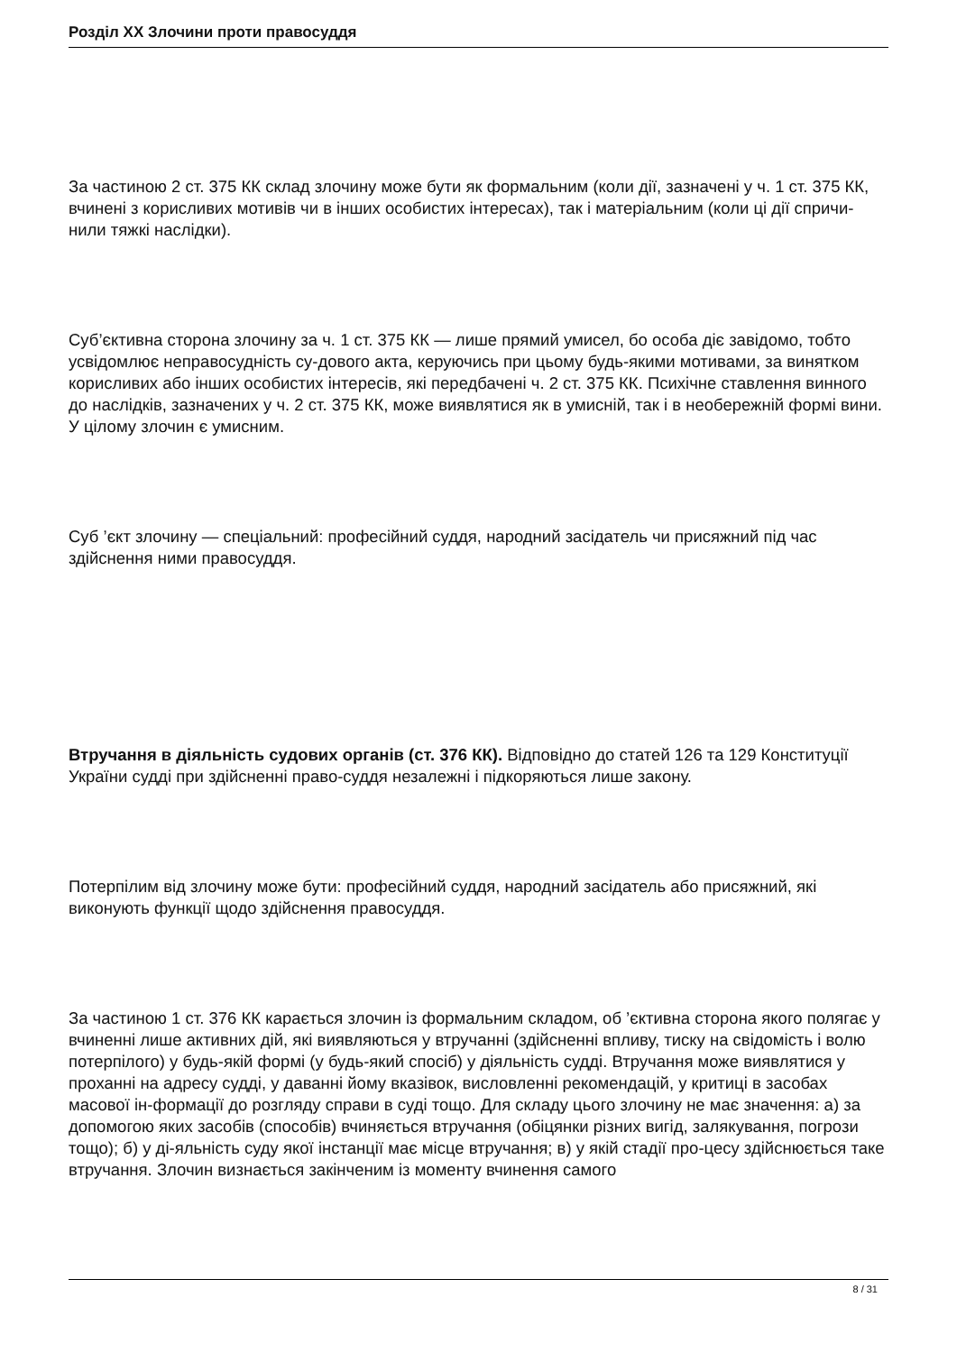Розділ XX Злочини проти правосуддя
За частиною 2 ст. 375 КК склад злочину може бути як формальним (коли дії, зазначені у ч. 1 ст. 375 КК, вчинені з корисливих мотивів чи в інших особистих інтересах), так і матеріальним (коли ці дії спричи-нили тяжкі наслідки).
Суб’єктивна сторона злочину за ч. 1 ст. 375 КК — лише прямий умисел, бо особа діє завідомо, тобто усвідомлює неправосудність су-дового акта, керуючись при цьому будь-якими мотивами, за винятком корисливих або інших особистих інтересів, які передбачені ч. 2 ст. 375 КК. Психічне ставлення винного до наслідків, зазначених у ч. 2 ст. 375 КК, може виявлятися як в умисній, так і в необережній формі вини. У цілому злочин є умисним.
Суб ’єкт злочину — спеціальний: професійний суддя, народний засідатель чи присяжний під час здійснення ними правосуддя.
Втручання в діяльність судових органів (ст. 376 КК). Відповідно до статей 126 та 129 Конституції України судді при здійсненні право-суддя незалежні і підкоряються лише закону.
Потерпілим від злочину може бути: професійний суддя, народний засідатель або присяжний, які виконують функції щодо здійснення правосуддя.
За частиною 1 ст. 376 КК карається злочин із формальним складом, об ’єктивна сторона якого полягає у вчиненні лише активних дій, які виявляються у втручанні (здійсненні впливу, тиску на свідомість і волю потерпілого) у будь-якій формі (у будь-який спосіб) у діяльність судді. Втручання може виявлятися у проханні на адресу судді, у даванні йому вказівок, висловленні рекомендацій, у критиці в засобах масової ін-формації до розгляду справи в суді тощо. Для складу цього злочину не має значення: а) за допомогою яких засобів (способів) вчиняється втручання (обіцянки різних вигід, залякування, погрози тощо); б) у ді-яльність суду якої інстанції має місце втручання; в) у якій стадії про-цесу здійснюється таке втручання. Злочин визнається закінченим із моменту вчинення самого
8 / 31